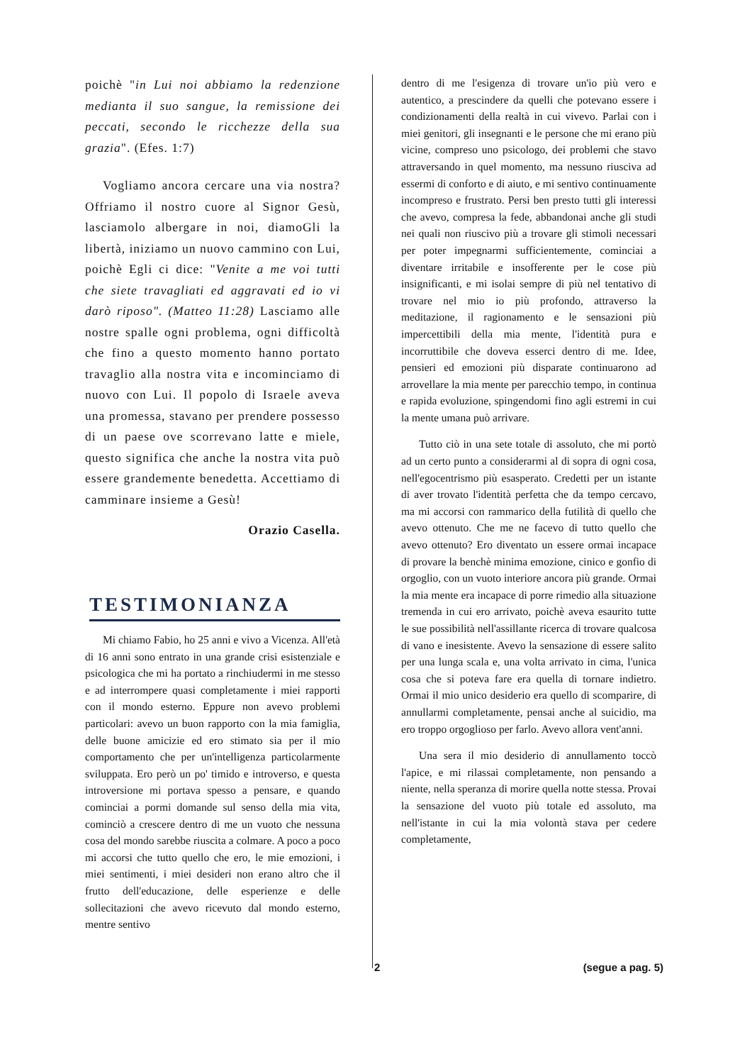poichè "in Lui noi abbiamo la redenzione medianta il suo sangue, la remissione dei peccati, secondo le ricchezze della sua grazia". (Efes. 1:7)
Vogliamo ancora cercare una via nostra? Offriamo il nostro cuore al Signor Gesù, lasciamolo albergare in noi, diamoGli la libertà, iniziamo un nuovo cammino con Lui, poichè Egli ci dice: "Venite a me voi tutti che siete travagliati ed aggravati ed io vi darò riposo". (Matteo 11:28) Lasciamo alle nostre spalle ogni problema, ogni difficoltà che fino a questo momento hanno portato travaglio alla nostra vita e incominciamo di nuovo con Lui. Il popolo di Israele aveva una promessa, stavano per prendere possesso di un paese ove scorrevano latte e miele, questo significa che anche la nostra vita può essere grandemente benedetta. Accettiamo di camminare insieme a Gesù!
Orazio Casella.
TESTIMONIANZA
Mi chiamo Fabio, ho 25 anni e vivo a Vicenza. All'età di 16 anni sono entrato in una grande crisi esistenziale e psicologica che mi ha portato a rinchiudermi in me stesso e ad interrompere quasi completamente i miei rapporti con il mondo esterno. Eppure non avevo problemi particolari: avevo un buon rapporto con la mia famiglia, delle buone amicizie ed ero stimato sia per il mio comportamento che per un'intelligenza particolarmente sviluppata. Ero però un po' timido e introverso, e questa introversione mi portava spesso a pensare, e quando cominciai a pormi domande sul senso della mia vita, cominciò a crescere dentro di me un vuoto che nessuna cosa del mondo sarebbe riuscita a colmare. A poco a poco mi accorsi che tutto quello che ero, le mie emozioni, i miei sentimenti, i miei desideri non erano altro che il frutto dell'educazione, delle esperienze e delle sollecitazioni che avevo ricevuto dal mondo esterno, mentre sentivo
dentro di me l'esigenza di trovare un'io più vero e autentico, a prescindere da quelli che potevano essere i condizionamenti della realtà in cui vivevo. Parlai con i miei genitori, gli insegnanti e le persone che mi erano più vicine, compreso uno psicologo, dei problemi che stavo attraversando in quel momento, ma nessuno riusciva ad essermi di conforto e di aiuto, e mi sentivo continuamente incompreso e frustrato. Persi ben presto tutti gli interessi che avevo, compresa la fede, abbandonai anche gli studi nei quali non riuscivo più a trovare gli stimoli necessari per poter impegnarmi sufficientemente, cominciai a diventare irritabile e insofferente per le cose più insignificanti, e mi isolai sempre di più nel tentativo di trovare nel mio io più profondo, attraverso la meditazione, il ragionamento e le sensazioni più impercettibili della mia mente, l'identità pura e incorruttibile che doveva esserci dentro di me. Idee, pensieri ed emozioni più disparate continuarono ad arrovellare la mia mente per parecchio tempo, in continua e rapida evoluzione, spingendomi fino agli estremi in cui la mente umana può arrivare.
Tutto ciò in una sete totale di assoluto, che mi portò ad un certo punto a considerarmi al di sopra di ogni cosa, nell'egocentrismo più esasperato. Credetti per un istante di aver trovato l'identità perfetta che da tempo cercavo, ma mi accorsi con rammarico della futilità di quello che avevo ottenuto. Che me ne facevo di tutto quello che avevo ottenuto? Ero diventato un essere ormai incapace di provare la benchè minima emozione, cinico e gonfio di orgoglio, con un vuoto interiore ancora più grande. Ormai la mia mente era incapace di porre rimedio alla situazione tremenda in cui ero arrivato, poichè aveva esaurito tutte le sue possibilità nell'assillante ricerca di trovare qualcosa di vano e inesistente. Avevo la sensazione di essere salito per una lunga scala e, una volta arrivato in cima, l'unica cosa che si poteva fare era quella di tornare indietro. Ormai il mio unico desiderio era quello di scomparire, di annullarmi completamente, pensai anche al suicidio, ma ero troppo orgoglioso per farlo. Avevo allora vent'anni.
Una sera il mio desiderio di annullamento toccò l'apice, e mi rilassai completamente, non pensando a niente, nella speranza di morire quella notte stessa. Provai la sensazione del vuoto più totale ed assoluto, ma nell'istante in cui la mia volontà stava per cedere completamente,
2 (segue a pag. 5)